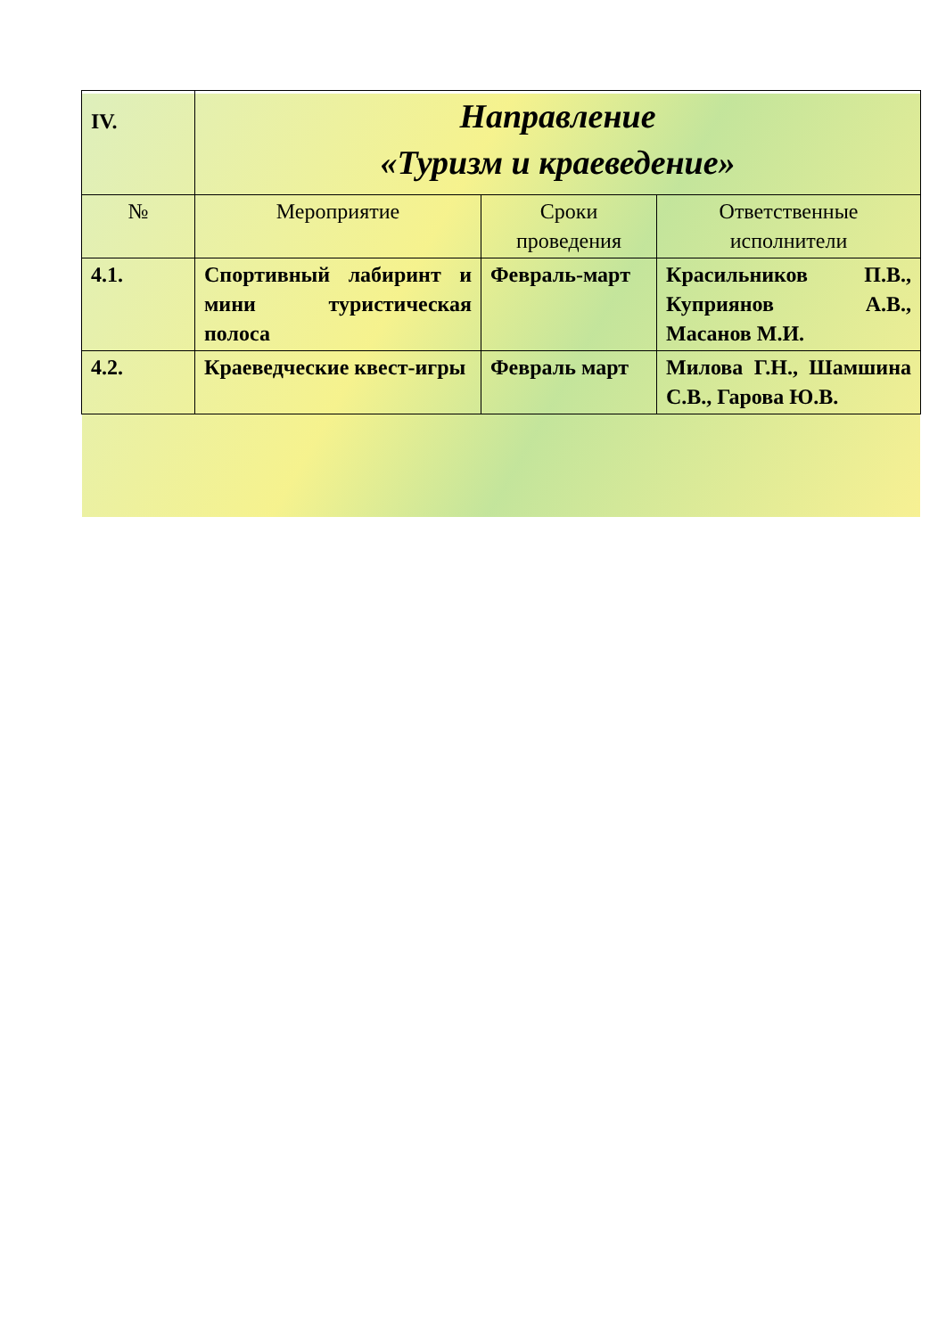| IV. | Направление «Туризм и краеведение» | | |
| № | Мероприятие | Сроки проведения | Ответственные исполнители |
| 4.1. | Спортивный лабиринт и мини туристическая полоса | Февраль-март | Красильников П.В., Куприянов А.В., Масанов М.И. |
| 4.2. | Краеведческие квест-игры | Февраль март | Милова Г.Н., Шамшина С.В., Гарова Ю.В. |